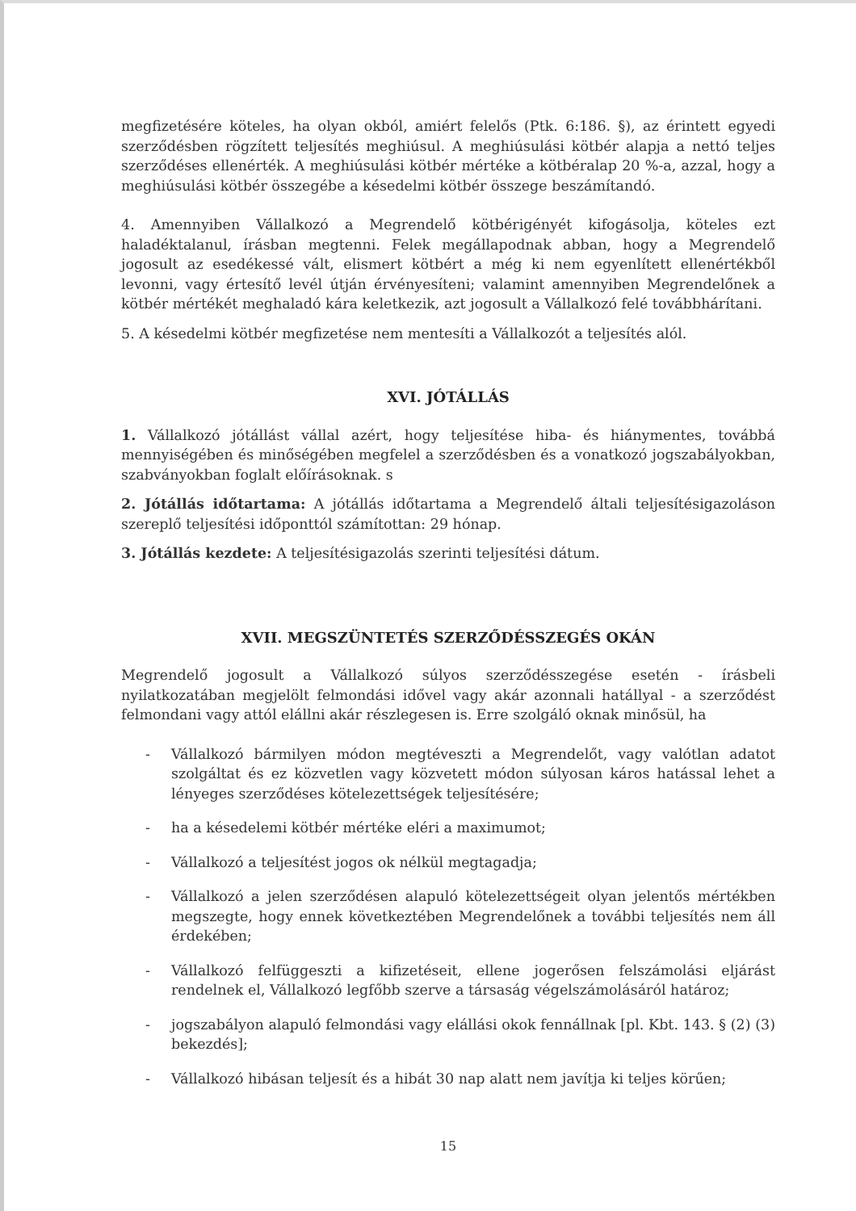megfizetésére köteles, ha olyan okból, amiért felelős (Ptk. 6:186. §), az érintett egyedi szerződésben rögzített teljesítés meghiúsul. A meghiúsulási kötbér alapja a nettó teljes szerződéses ellenérték. A meghiúsulási kötbér mértéke a kötbéralap 20 %-a, azzal, hogy a meghiúsulási kötbér összegébe a késedelmi kötbér összege beszámítandó.
4. Amennyiben Vállalkozó a Megrendelő kötbérigényét kifogásolja, köteles ezt haladéktalanul, írásban megtenni. Felek megállapodnak abban, hogy a Megrendelő jogosult az esedékessé vált, elismert kötbért a még ki nem egyenlített ellenértékből levonni, vagy értesítő levél útján érvényesíteni; valamint amennyiben Megrendelőnek a kötbér mértékét meghaladó kára keletkezik, azt jogosult a Vállalkozó felé továbbhárítani.
5. A késedelmi kötbér megfizetése nem mentesíti a Vállalkozót a teljesítés alól.
XVI. JÓTÁLLÁS
1. Vállalkozó jótállást vállal azért, hogy teljesítése hiba- és hiánymentes, továbbá mennyiségében és minőségében megfelel a szerződésben és a vonatkozó jogszabályokban, szabványokban foglalt előírásoknak. s
2. Jótállás időtartama: A jótállás időtartama a Megrendelő általi teljesítésigazoláson szereplő teljesítési időponttól számítottan: 29 hónap.
3. Jótállás kezdete: A teljesítésigazolás szerinti teljesítési dátum.
XVII. MEGSZÜNTETÉS SZERZŐDÉSSZEGÉS OKÁN
Megrendelő jogosult a Vállalkozó súlyos szerződésszegése esetén - írásbeli nyilatkozatában megjelölt felmondási idővel vagy akár azonnali hatállyal - a szerződést felmondani vagy attól elállni akár részlegesen is. Erre szolgáló oknak minősül, ha
- Vállalkozó bármilyen módon megtéveszti a Megrendelőt, vagy valótlan adatot szolgáltat és ez közvetlen vagy közvetett módon súlyosan káros hatással lehet a lényeges szerződéses kötelezettségek teljesítésére;
- ha a késedelemi kötbér mértéke eléri a maximumot;
- Vállalkozó a teljesítést jogos ok nélkül megtagadja;
- Vállalkozó a jelen szerződésen alapuló kötelezettségeit olyan jelentős mértékben megszegte, hogy ennek következtében Megrendelőnek a további teljesítés nem áll érdekében;
- Vállalkozó felfüggeszti a kifizetéseit, ellene jogerősen felszámolási eljárást rendelnek el, Vállalkozó legfőbb szerve a társaság végelszámolásáról határoz;
- jogszabályon alapuló felmondási vagy elállási okok fennállnak [pl. Kbt. 143. § (2) (3) bekezdés];
- Vállalkozó hibásan teljesít és a hibát 30 nap alatt nem javítja ki teljes körűen;
15